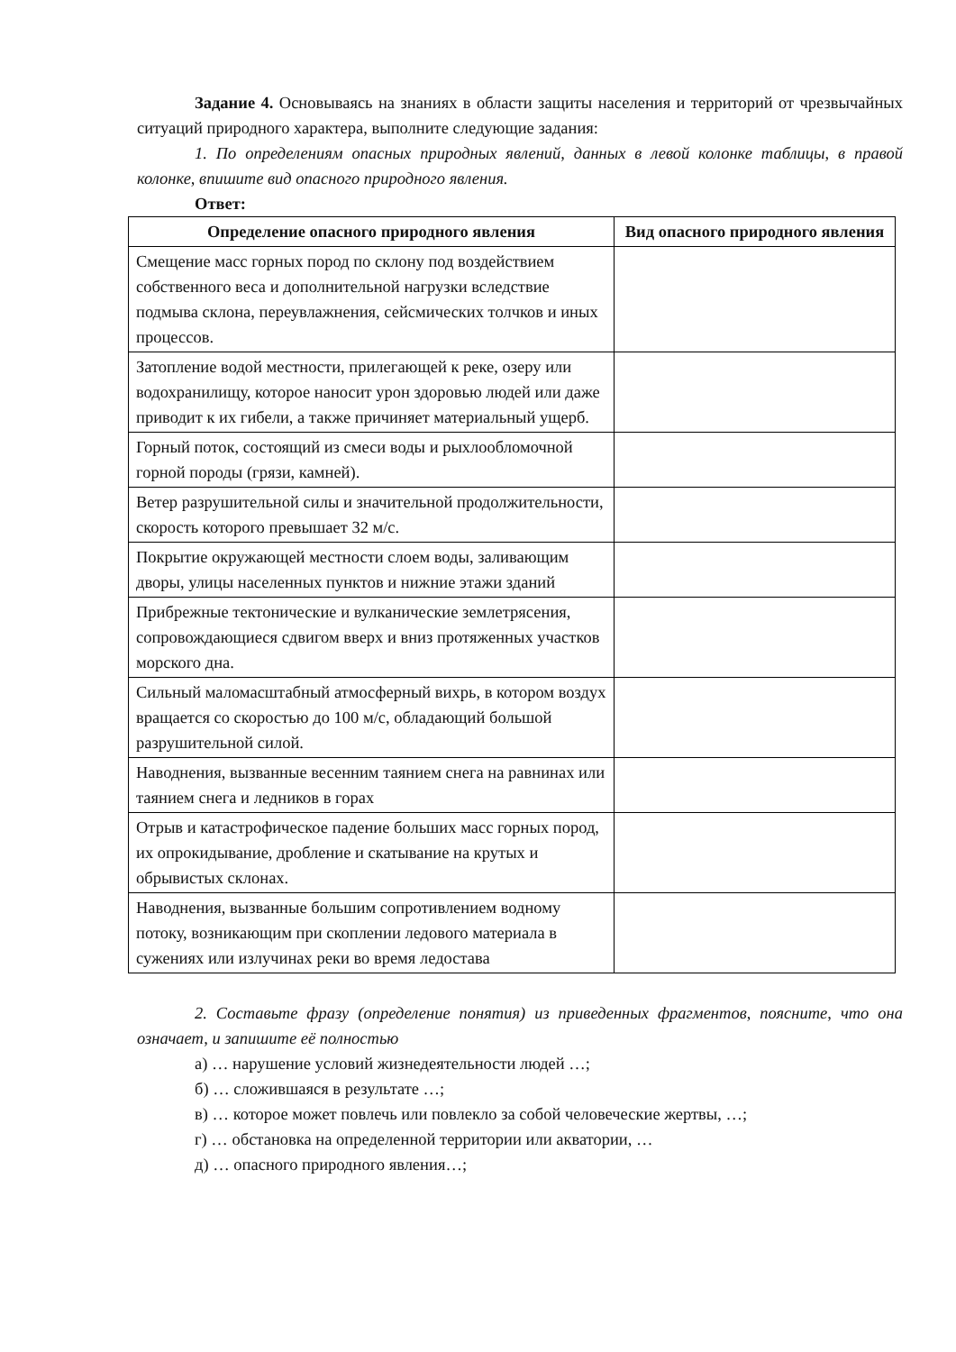Задание 4. Основываясь на знаниях в области защиты населения и территорий от чрезвычайных ситуаций природного характера, выполните следующие задания:
1. По определениям опасных природных явлений, данных в левой колонке таблицы, в правой колонке, впишите вид опасного природного явления.
Ответ:
| Определение опасного природного явления | Вид опасного природного явления |
| --- | --- |
| Смещение масс горных пород по склону под воздействием собственного веса и дополнительной нагрузки вследствие подмыва склона, переувлажнения, сейсмических толчков и иных процессов. | |
| Затопление водой местности, прилегающей к реке, озеру или водохранилищу, которое наносит урон здоровью людей или даже приводит к их гибели, а также причиняет материальный ущерб. | |
| Горный поток, состоящий из смеси воды и рыхлообломочной горной породы (грязи, камней). | |
| Ветер разрушительной силы и значительной продолжительности, скорость которого превышает 32 м/с. | |
| Покрытие окружающей местности слоем воды, заливающим дворы, улицы населенных пунктов и нижние этажи зданий | |
| Прибрежные тектонические и вулканические землетрясения, сопровождающиеся сдвигом вверх и вниз протяженных участков морского дна. | |
| Сильный маломасштабный атмосферный вихрь, в котором воздух вращается со скоростью до 100 м/с, обладающий большой разрушительной силой. | |
| Наводнения, вызванные весенним таянием снега на равнинах или таянием снега и ледников в горах | |
| Отрыв и катастрофическое падение больших масс горных пород, их опрокидывание, дробление и скатывание на крутых и обрывистых склонах. | |
| Наводнения, вызванные большим сопротивлением водному потоку, возникающим при скоплении ледового материала в сужениях или излучинах реки во время ледостава | |
2. Составьте фразу (определение понятия) из приведенных фрагментов, поясните, что она означает, и запишите её полностью
а) … нарушение условий жизнедеятельности людей …;
б) … сложившаяся в результате …;
в) … которое может повлечь или повлекло за собой человеческие жертвы, …;
г) … обстановка на определенной территории или акватории, …
д) … опасного природного явления…;